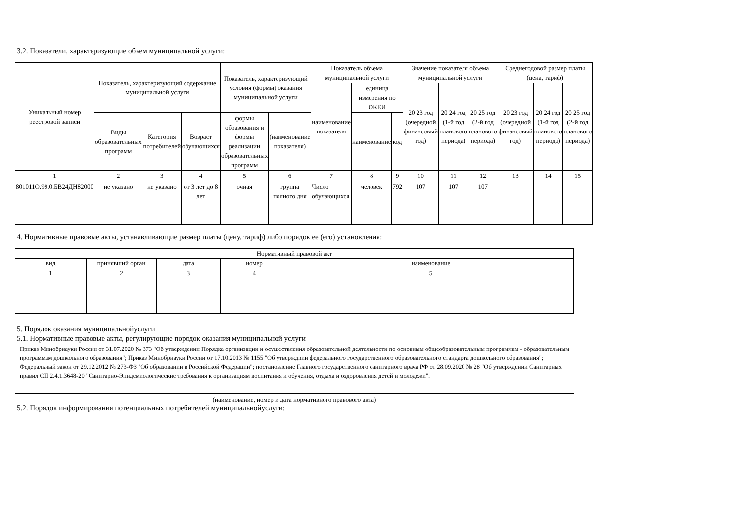3.2. Показатели, характеризующие объем муниципальной услуги:
| Уникальный номер реестровой записи | Показатель, характеризующий содержание муниципальной услуги | | | Показатель, характеризующий условия (формы) оказания муниципальной услуги | | Показатель объема муниципальной услуги | | | Значение показателя объема муниципальной услуги | | | Среднегодовой размер платы (цена, тариф) | | |
| --- | --- | --- | --- | --- | --- | --- | --- | --- | --- | --- | --- | --- | --- | --- |
| | | | | | | наименование показателя | единица измерения по ОКЕИ | | 20 23 год (очередной финансовый год) | 20 24 год (1-й год планового периода) | 20 25 год (2-й год планового периода) | 20 23 год (очередной финансовый год) | 20 24 год (1-й год планового периода) | 20 25 год (2-й год планового периода) |
| | Виды образовательных программ | Категория потребителей | Возраст обучающихся | формы образования и формы реализации образовательных программ | (наименование показателя) | | наименование | код | | | | | | |
| 1 | 2 | 3 | 4 | 5 | 6 | 7 | 8 | 9 | 10 | 11 | 12 | 13 | 14 | 15 |
| 801011О.99.0.БВ24ДН82000 | не указано | не указано | от 3 лет до 8 лет | очная | группа полного дня | Число обучающихся | человек | 792 | 107 | 107 | 107 | | | |
4. Нормативные правовые акты, устанавливающие размер платы (цену, тариф) либо порядок ее (его) установления:
| Нормативный правовой акт | | | | |
| --- | --- | --- | --- | --- |
| вид | принявший орган | дата | номер | наименование |
| 1 | 2 | 3 | 4 | 5 |
5. Порядок оказания муниципальнойуслуги
5.1. Нормативные правовые акты, регулирующие порядок оказания муниципальной услуги
Приказ Минобрнауки России от 31.07.2020 № 373 "Об утверждении Порядка организации и осуществления образовательной деятельности по основным общеобразовательным программам - образовательным программам дошкольного образования"; Приказ Минобрнауки России от 17.10.2013 № 1155 "Об утверждnии федерального государственного образовательного стандарта дошкольного образования"; Федеральный закон от 29.12.2012 № 273-ФЗ "Об образовании в Российской Федерации"; постановление Главного государственного санитарного врача РФ от 28.09.2020 № 28 "Об утверждении Санитарных правил СП 2.4.1.3648-20 "Санитарно-Эпидемиологические требования к организациям воспитания и обучения, отдыха и оздоровления детей и молодежи".
(наименование, номер и дата нормативного правового акта)
5.2. Порядок информирования потенциальных потребителей муниципальнойуслуги: